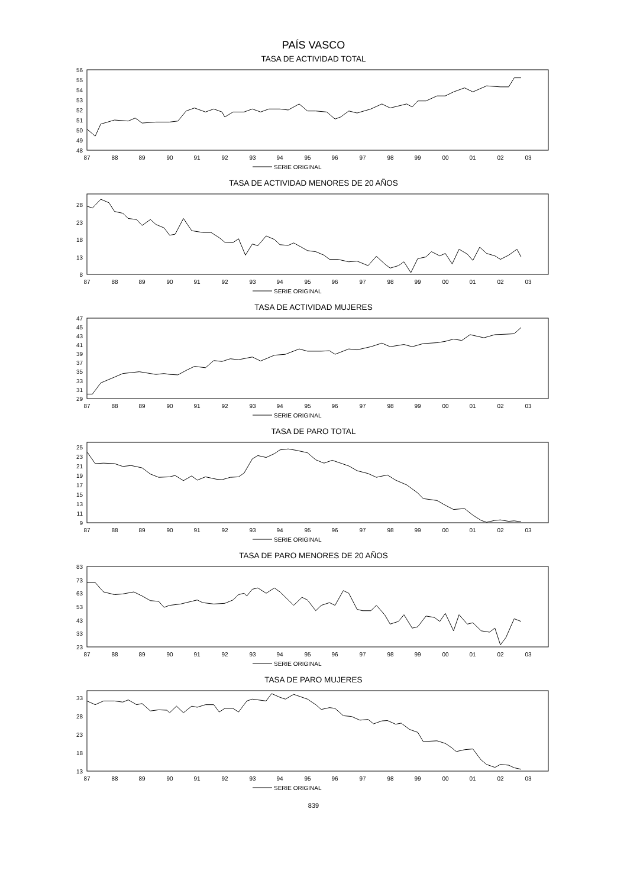PAÍS VASCO
TASA DE ACTIVIDAD TOTAL
56
55
54
53
52
51
50
49
48
87
88
89
90
91
92
93
94
95
96
97
98
99
00
01
02
03
SERIE ORIGINAL
TASA DE ACTIVIDAD MENORES DE 20 AÑOS
28
23
18
13
8
87
88
89
90
91
92
93
94
95
96
97
98
99
00
01
02
03
SERIE ORIGINAL
TASA DE ACTIVIDAD MUJERES
47
45
43
41
39
37
35
33
31
29
87
88
89
90
91
92
93
94
95
96
97
98
99
00
01
02
03
SERIE ORIGINAL
TASA DE PARO TOTAL
25
23
21
19
17
15
13
11
9
87
88
89
90
91
92
93
94
95
96
97
98
99
00
01
02
03
SERIE ORIGINAL
TASA DE PARO MENORES DE 20 AÑOS
83
73
63
53
43
33
23
87
88
89
90
91
92
93
94
95
96
97
98
99
00
01
02
03
SERIE ORIGINAL
TASA DE PARO MUJERES
33
28
23
18
13
87
88
89
90
91
92
93
94
95
96
97
98
99
00
01
02
03
SERIE ORIGINAL
839